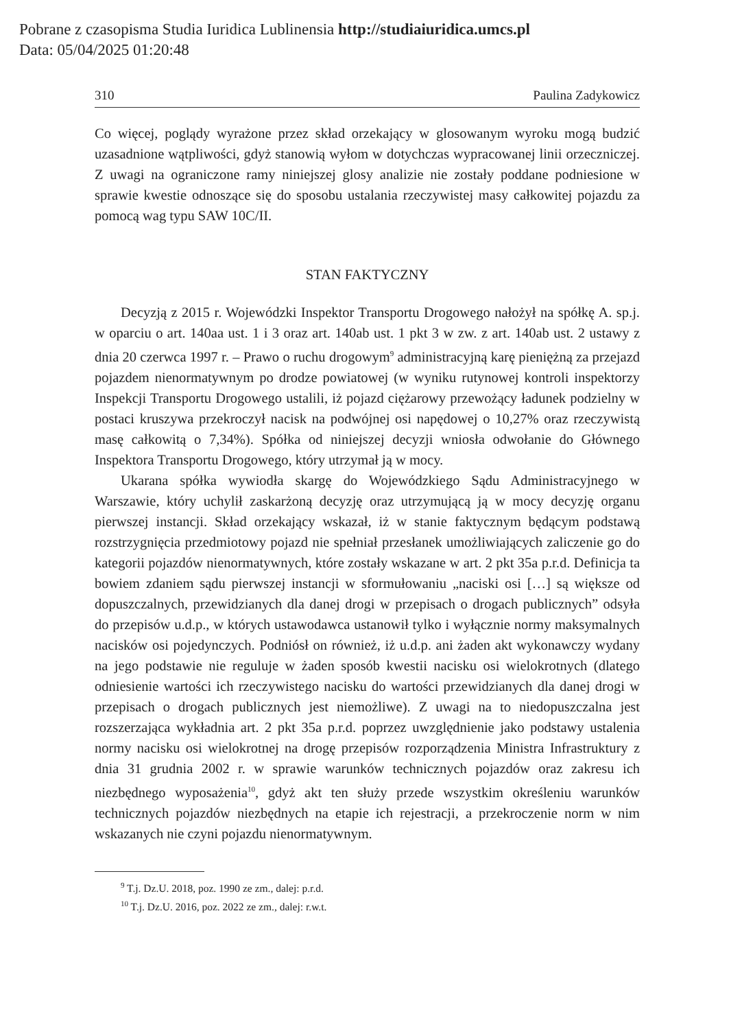Pobrane z czasopisma Studia Iuridica Lublinensia http://studiaiuridica.umcs.pl
Data: 05/04/2025 01:20:48
310 Paulina Zadykowicz
Co więcej, poglądy wyrażone przez skład orzekający w glosowanym wyroku mogą budzić uzasadnione wątpliwości, gdyż stanowią wyłom w dotychczas wypracowanej linii orzeczniczej. Z uwagi na ograniczone ramy niniejszej glosy analizie nie zostały poddane podniesione w sprawie kwestie odnoszące się do sposobu ustalania rzeczywistej masy całkowitej pojazdu za pomocą wag typu SAW 10C/II.
STAN FAKTYCZNY
Decyzją z 2015 r. Wojewódzki Inspektor Transportu Drogowego nałożył na spółkę A. sp.j. w oparciu o art. 140aa ust. 1 i 3 oraz art. 140ab ust. 1 pkt 3 w zw. z art. 140ab ust. 2 ustawy z dnia 20 czerwca 1997 r. – Prawo o ruchu drogowym<sup>9</sup> administracyjną karę pieniężną za przejazd pojazdem nienormatywnym po drodze powiatowej (w wyniku rutynowej kontroli inspektorzy Inspekcji Transportu Drogowego ustalili, iż pojazd ciężarowy przewożący ładunek podzielny w postaci kruszywa przekroczył nacisk na podwójnej osi napędowej o 10,27% oraz rzeczywistą masę całkowitą o 7,34%). Spółka od niniejszej decyzji wniosła odwołanie do Głównego Inspektora Transportu Drogowego, który utrzymał ją w mocy.
Ukarana spółka wywiodła skargę do Wojewódzkiego Sądu Administracyjnego w Warszawie, który uchylił zaskarżoną decyzję oraz utrzymującą ją w mocy decyzję organu pierwszej instancji. Skład orzekający wskazał, iż w stanie faktycznym będącym podstawą rozstrzygnięcia przedmiotowy pojazd nie spełniał przesłanek umożliwiających zaliczenie go do kategorii pojazdów nienormatywnych, które zostały wskazane w art. 2 pkt 35a p.r.d. Definicja ta bowiem zdaniem sądu pierwszej instancji w sformułowaniu „naciski osi […] są większe od dopuszczalnych, przewidzianych dla danej drogi w przepisach o drogach publicznych” odsyła do przepisów u.d.p., w których ustawodawca ustanowił tylko i wyłącznie normy maksymalnych nacisków osi pojedynczych. Podniósł on również, iż u.d.p. ani żaden akt wykonawczy wydany na jego podstawie nie reguluje w żaden sposób kwestii nacisku osi wielokrotnych (dlatego odniesienie wartości ich rzeczywistego nacisku do wartości przewidzianych dla danej drogi w przepisach o drogach publicznych jest niemożliwe). Z uwagi na to niedopuszczalna jest rozszerzająca wykładnia art. 2 pkt 35a p.r.d. poprzez uwzględnienie jako podstawy ustalenia normy nacisku osi wielokrotnej na drogę przepisów rozporządzenia Ministra Infrastruktury z dnia 31 grudnia 2002 r. w sprawie warunków technicznych pojazdów oraz zakresu ich niezbędnego wyposażenia<sup>10</sup>, gdyż akt ten służy przede wszystkim określeniu warunków technicznych pojazdów niezbędnych na etapie ich rejestracji, a przekroczenie norm w nim wskazanych nie czyni pojazdu nienormatywnym.
<sup>9</sup> T.j. Dz.U. 2018, poz. 1990 ze zm., dalej: p.r.d.
<sup>10</sup> T.j. Dz.U. 2016, poz. 2022 ze zm., dalej: r.w.t.